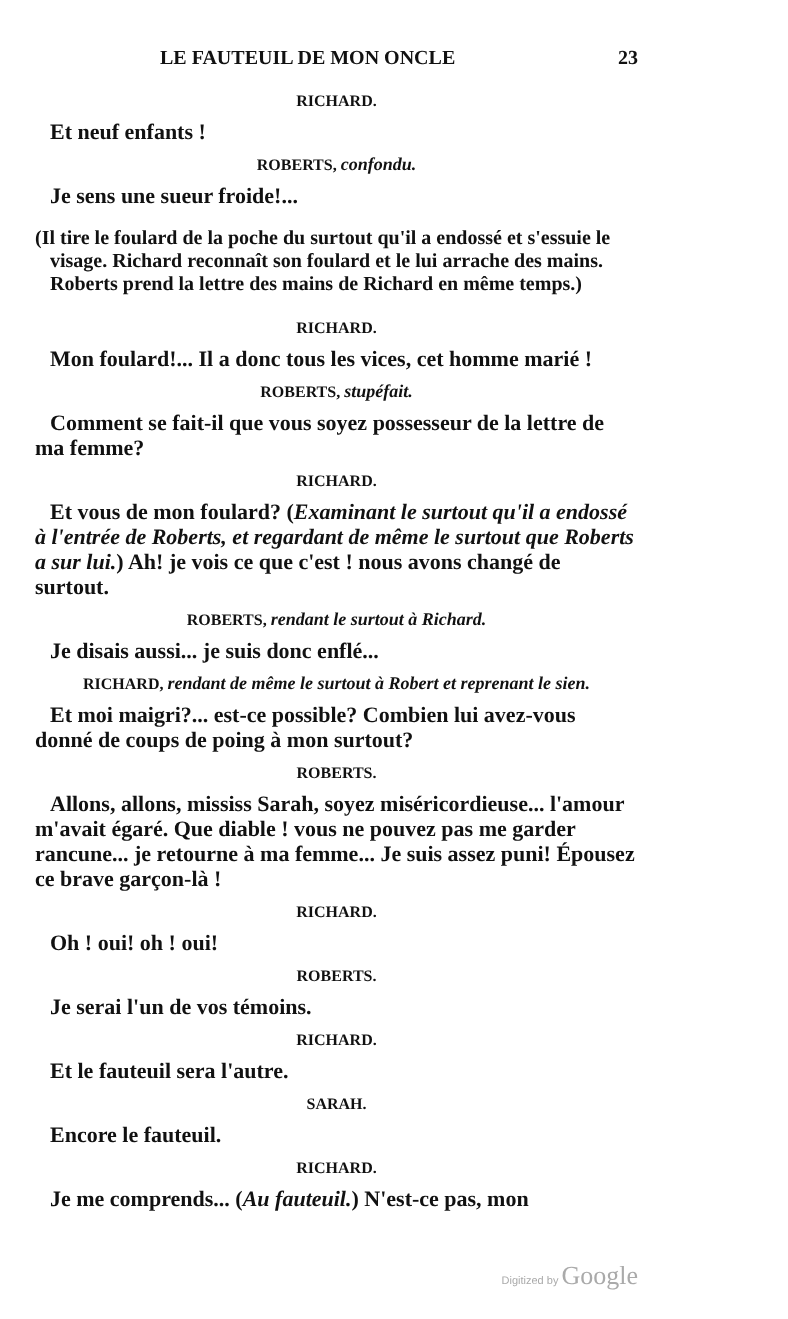LE FAUTEUIL DE MON ONCLE 23
RICHARD.
Et neuf enfants !
ROBERTS, confondu.
Je sens une sueur froide!...
(Il tire le foulard de la poche du surtout qu'il a endossé et s'essuie le visage. Richard reconnaît son foulard et le lui arrache des mains. Roberts prend la lettre des mains de Richard en même temps.)
RICHARD.
Mon foulard!... Il a donc tous les vices, cet homme marié !
ROBERTS, stupéfait.
Comment se fait-il que vous soyez possesseur de la lettre de ma femme?
RICHARD.
Et vous de mon foulard? (Examinant le surtout qu'il a endossé à l'entrée de Roberts, et regardant de même le surtout que Roberts a sur lui.) Ah! je vois ce que c'est ! nous avons changé de surtout.
ROBERTS, rendant le surtout à Richard.
Je disais aussi... je suis donc enflé...
RICHARD, rendant de même le surtout à Robert et reprenant le sien.
Et moi maigri?... est-ce possible? Combien lui avez-vous donné de coups de poing à mon surtout?
ROBERTS.
Allons, allons, mississ Sarah, soyez miséricordieuse... l'amour m'avait égaré. Que diable ! vous ne pouvez pas me garder rancune... je retourne à ma femme... Je suis assez puni! Épousez ce brave garçon-là !
RICHARD.
Oh ! oui! oh ! oui!
ROBERTS.
Je serai l'un de vos témoins.
RICHARD.
Et le fauteuil sera l'autre.
SARAH.
Encore le fauteuil.
RICHARD.
Je me comprends... (Au fauteuil.) N'est-ce pas, mon
Digitized by Google